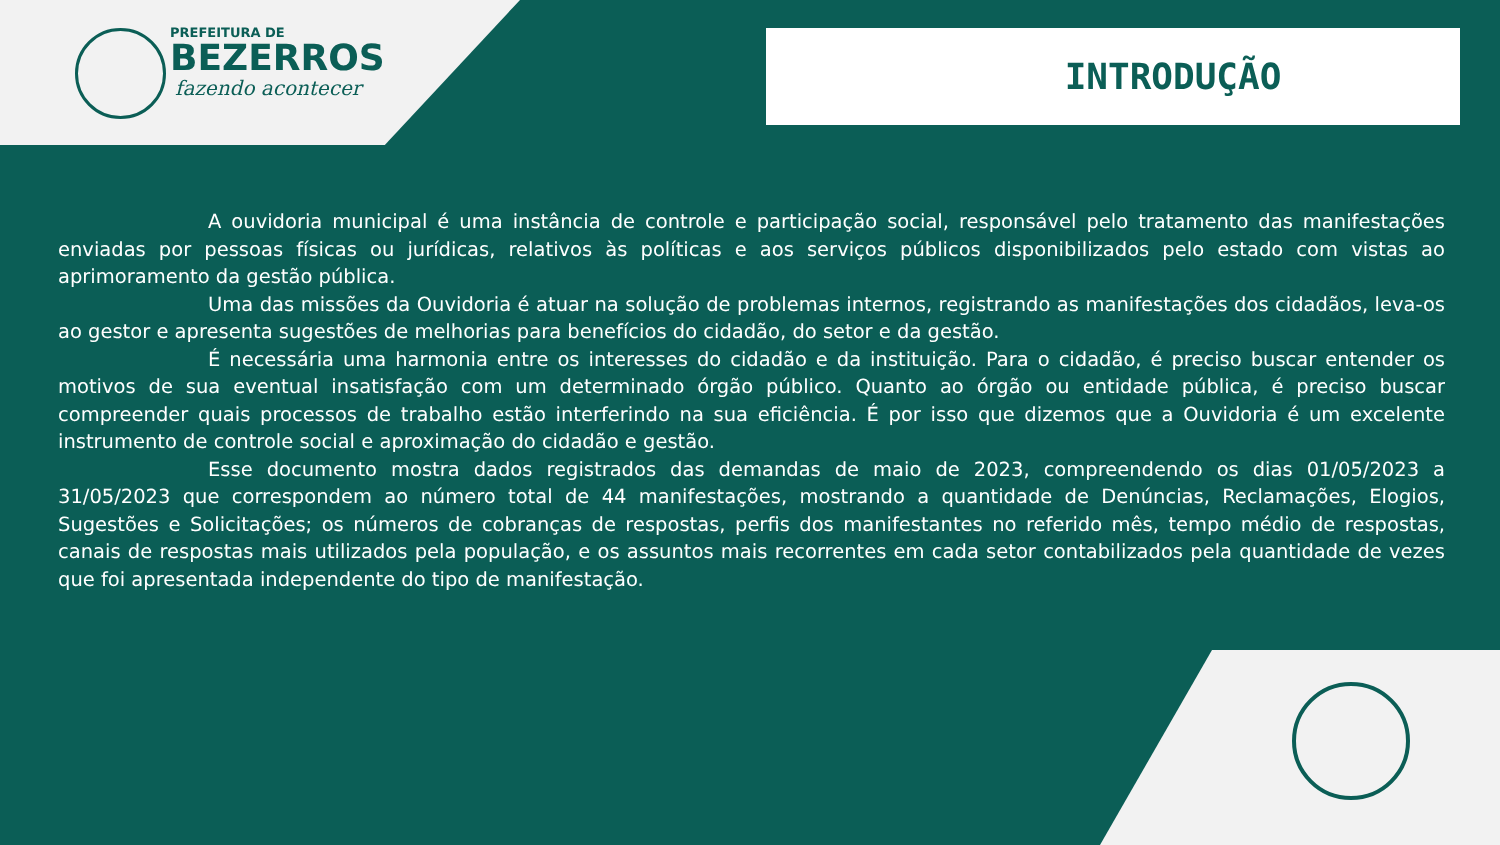PREFEITURA DE
BEZERROS
fazendo acontecer
INTRODUÇÃO
A ouvidoria municipal é uma instância de controle e participação social, responsável pelo tratamento das manifestações enviadas por pessoas físicas ou jurídicas, relativos às políticas e aos serviços públicos disponibilizados pelo estado com vistas ao aprimoramento da gestão pública.
Uma das missões da Ouvidoria é atuar na solução de problemas internos, registrando as manifestações dos cidadãos, leva-os ao gestor e apresenta sugestões de melhorias para benefícios do cidadão, do setor e da gestão.
É necessária uma harmonia entre os interesses do cidadão e da instituição. Para o cidadão, é preciso buscar entender os motivos de sua eventual insatisfação com um determinado órgão público. Quanto ao órgão ou entidade pública, é preciso buscar compreender quais processos de trabalho estão interferindo na sua eficiência. É por isso que dizemos que a Ouvidoria é um excelente instrumento de controle social e aproximação do cidadão e gestão.
Esse documento mostra dados registrados das demandas de maio de 2023, compreendendo os dias 01/05/2023 a 31/05/2023 que correspondem ao número total de 44 manifestações, mostrando a quantidade de Denúncias, Reclamações, Elogios, Sugestões e Solicitações; os números de cobranças de respostas, perfis dos manifestantes no referido mês, tempo médio de respostas, canais de respostas mais utilizados pela população, e os assuntos mais recorrentes em cada setor contabilizados pela quantidade de vezes que foi apresentada independente do tipo de manifestação.